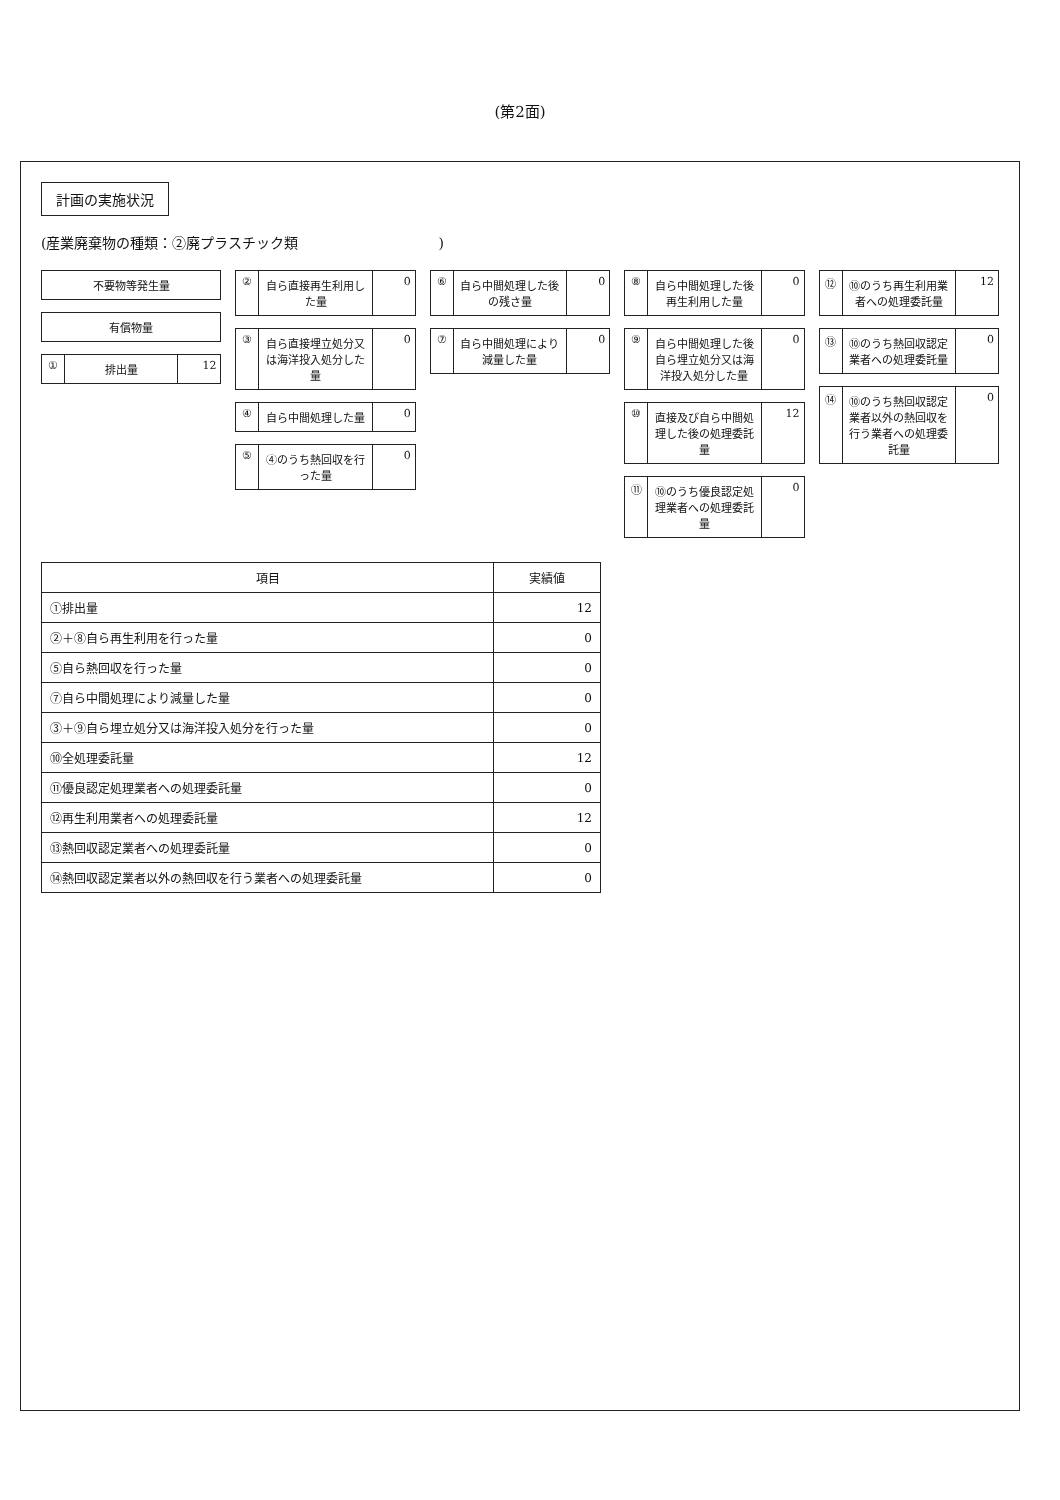(第2面)
計画の実施状況
(産業廃棄物の種類：②廃プラスチック類　　　　　　　　　　)
不要物等発生量
有償物量
① 排出量 12
② 自ら直接再生利用した量 0
③ 自ら直接埋立処分又は海洋投入処分した量
0
④ 自ら中間処理した量 0
⑤ ④のうち熱回収を行った量 0
⑥ 自ら中間処理した後の残さ量 0
⑦ 自ら中間処理により減量した量 0
⑧ 自ら中間処理した後再生利用した量 0
⑨ 自ら中間処理した後自ら埋立処分又は海洋投入処分した量
0
⑩ 直接及び自ら中間処理した後の処理委託量
12
⑪ ⑩のうち優良認定処理業者への処理委託量
0
⑫ ⑩のうち再生利用業者への処理委託量 12
⑬ ⑩のうち熱回収認定業者への処理委託量 0
⑭ ⑩のうち熱回収認定業者以外の熱回収を行う業者への処理委託量
0
| 項目 | 実績値 |
| --- | --- |
| ①排出量 | 12 |
| ②＋⑧自ら再生利用を行った量 | 0 |
| ⑤自ら熱回収を行った量 | 0 |
| ⑦自ら中間処理により減量した量 | 0 |
| ③＋⑨自ら埋立処分又は海洋投入処分を行った量 | 0 |
| ⑩全処理委託量 | 12 |
| ⑪優良認定処理業者への処理委託量 | 0 |
| ⑫再生利用業者への処理委託量 | 12 |
| ⑬熱回収認定業者への処理委託量 | 0 |
| ⑭熱回収認定業者以外の熱回収を行う業者への処理委託量 | 0 |